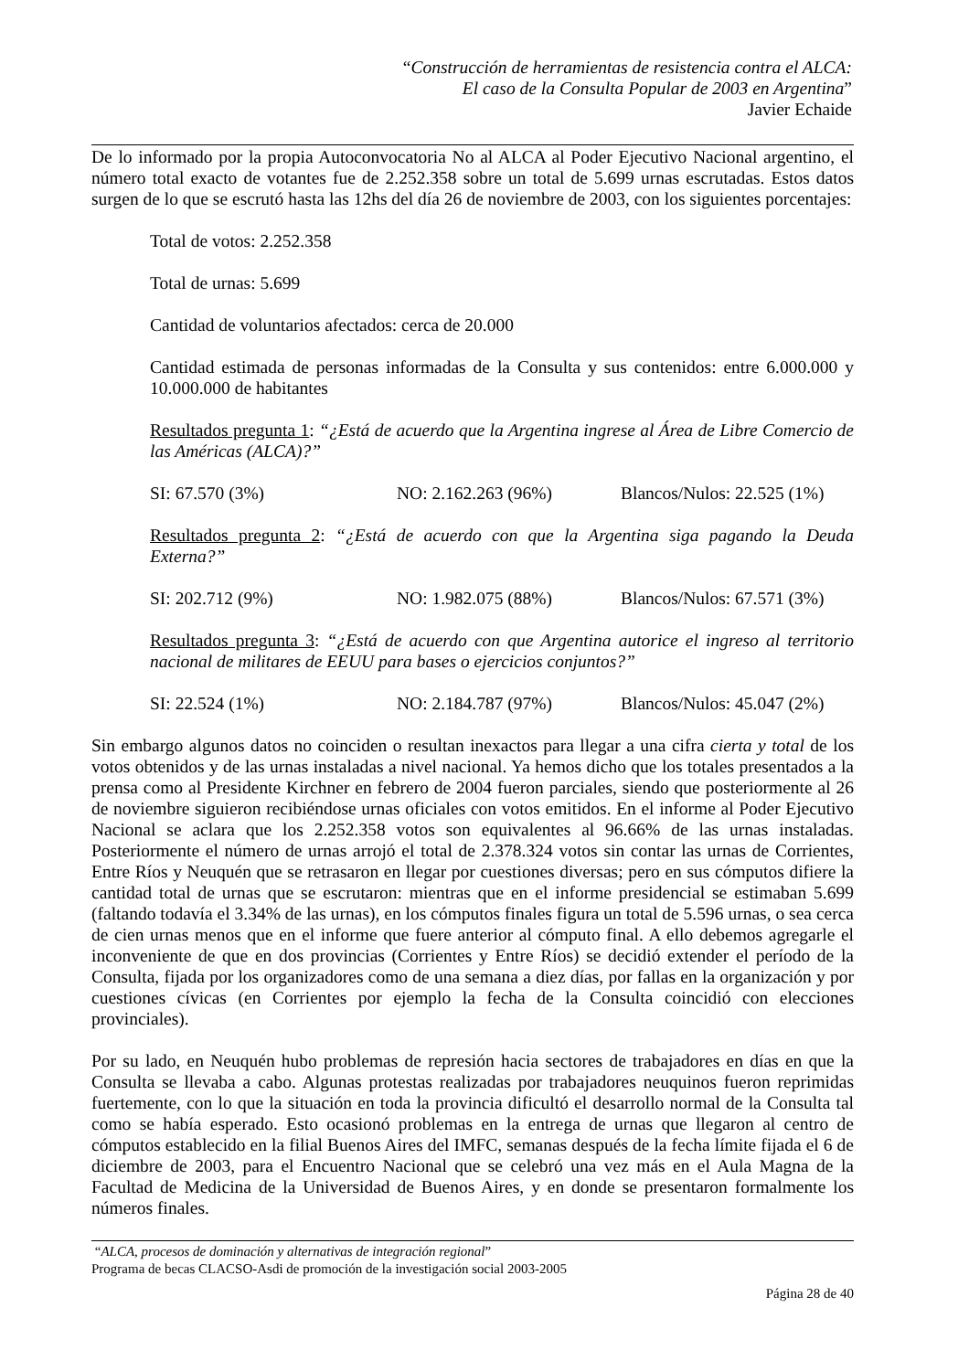“Construcción de herramientas de resistencia contra el ALCA:
El caso de la Consulta Popular de 2003 en Argentina”
Javier Echaide
De lo informado por la propia Autoconvocatoria No al ALCA al Poder Ejecutivo Nacional argentino, el número total exacto de votantes fue de 2.252.358 sobre un total de 5.699 urnas escrutadas. Estos datos surgen de lo que se escrutó hasta las 12hs del día 26 de noviembre de 2003, con los siguientes porcentajes:
Total de votos: 2.252.358
Total de urnas: 5.699
Cantidad de voluntarios afectados: cerca de 20.000
Cantidad estimada de personas informadas de la Consulta y sus contenidos: entre 6.000.000 y 10.000.000 de habitantes
Resultados pregunta 1: “¿Está de acuerdo que la Argentina ingrese al Área de Libre Comercio de las Américas (ALCA)?”
SI: 67.570 (3%) NO: 2.162.263 (96%) Blancos/Nulos: 22.525 (1%)
Resultados pregunta 2: “¿Está de acuerdo con que la Argentina siga pagando la Deuda Externa?”
SI: 202.712 (9%) NO: 1.982.075 (88%) Blancos/Nulos: 67.571 (3%)
Resultados pregunta 3: “¿Está de acuerdo con que Argentina autorice el ingreso al territorio nacional de militares de EEUU para bases o ejercicios conjuntos?”
SI: 22.524 (1%) NO: 2.184.787 (97%) Blancos/Nulos: 45.047 (2%)
Sin embargo algunos datos no coinciden o resultan inexactos para llegar a una cifra cierta y total de los votos obtenidos y de las urnas instaladas a nivel nacional. Ya hemos dicho que los totales presentados a la prensa como al Presidente Kirchner en febrero de 2004 fueron parciales, siendo que posteriormente al 26 de noviembre siguieron recibiéndose urnas oficiales con votos emitidos. En el informe al Poder Ejecutivo Nacional se aclara que los 2.252.358 votos son equivalentes al 96.66% de las urnas instaladas. Posteriormente el número de urnas arrojó el total de 2.378.324 votos sin contar las urnas de Corrientes, Entre Ríos y Neuquén que se retrasaron en llegar por cuestiones diversas; pero en sus cómputos difiere la cantidad total de urnas que se escrutaron: mientras que en el informe presidencial se estimaban 5.699 (faltando todavía el 3.34% de las urnas), en los cómputos finales figura un total de 5.596 urnas, o sea cerca de cien urnas menos que en el informe que fuere anterior al cómputo final. A ello debemos agregarle el inconveniente de que en dos provincias (Corrientes y Entre Ríos) se decidió extender el período de la Consulta, fijada por los organizadores como de una semana a diez días, por fallas en la organización y por cuestiones cívicas (en Corrientes por ejemplo la fecha de la Consulta coincidió con elecciones provinciales).
Por su lado, en Neuquén hubo problemas de represión hacia sectores de trabajadores en días en que la Consulta se llevaba a cabo. Algunas protestas realizadas por trabajadores neuquinos fueron reprimidas fuertemente, con lo que la situación en toda la provincia dificultó el desarrollo normal de la Consulta tal como se había esperado. Esto ocasionó problemas en la entrega de urnas que llegaron al centro de cómputos establecido en la filial Buenos Aires del IMFC, semanas después de la fecha límite fijada el 6 de diciembre de 2003, para el Encuentro Nacional que se celebró una vez más en el Aula Magna de la Facultad de Medicina de la Universidad de Buenos Aires, y en donde se presentaron formalmente los números finales.
“ALCA, procesos de dominación y alternativas de integración regional”
Programa de becas CLACSO-Asdi de promoción de la investigación social 2003-2005
Página 28 de 40